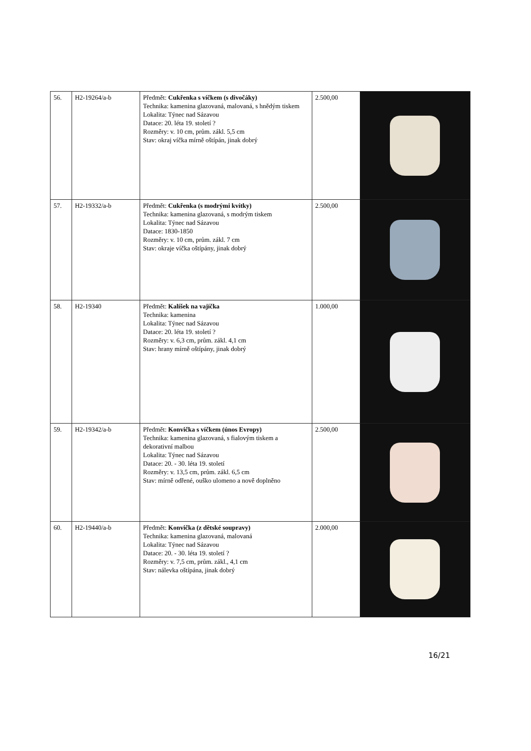| 56. | H2-19264/a-b | Předmět: Cukřenka s víčkem (s divočáky) Technika: kamenina glazovaná, malovaná, s hnědým tiskem Lokalita: Týnec nad Sázavou Datace: 20. léta 19. století ? Rozměry: v. 10 cm, prům. zákl. 5,5 cm Stav: okraj víčka mírně oštípán, jinak dobrý | 2.500,00 | |
| 57. | H2-19332/a-b | Předmět: Cukřenka (s modrými kvítky) Technika: kamenina glazovaná, s modrým tiskem Lokalita: Týnec nad Sázavou Datace: 1830-1850 Rozměry: v. 10 cm, prům. zákl. 7 cm Stav: okraje víčka oštípány, jinak dobrý | 2.500,00 | |
| 58. | H2-19340 | Předmět: Kalíšek na vajíčka Technika: kamenina Lokalita: Týnec nad Sázavou Datace: 20. léta 19. století ? Rozměry: v. 6,3 cm, prům. zákl. 4,1 cm Stav: hrany mírně oštípány, jinak dobrý | 1.000,00 | |
| 59. | H2-19342/a-b | Předmět: Konvička s víčkem (únos Evropy) Technika: kamenina glazovaná, s fialovým tiskem a dekorativní malbou Lokalita: Týnec nad Sázavou Datace: 20. - 30. léta 19. století Rozměry: v. 13,5 cm, prům. zákl. 6,5 cm Stav: mírně odřené, ouško ulomeno a nově doplněno | 2.500,00 | |
| 60. | H2-19440/a-b | Předmět: Konvička (z dětské soupravy) Technika: kamenina glazovaná, malovaná Lokalita: Týnec nad Sázavou Datace: 20. - 30. léta 19. století ? Rozměry: v. 7,5 cm, prům. zákl., 4,1 cm Stav: nálevka oštípána, jinak dobrý | 2.000,00 | |
16/21